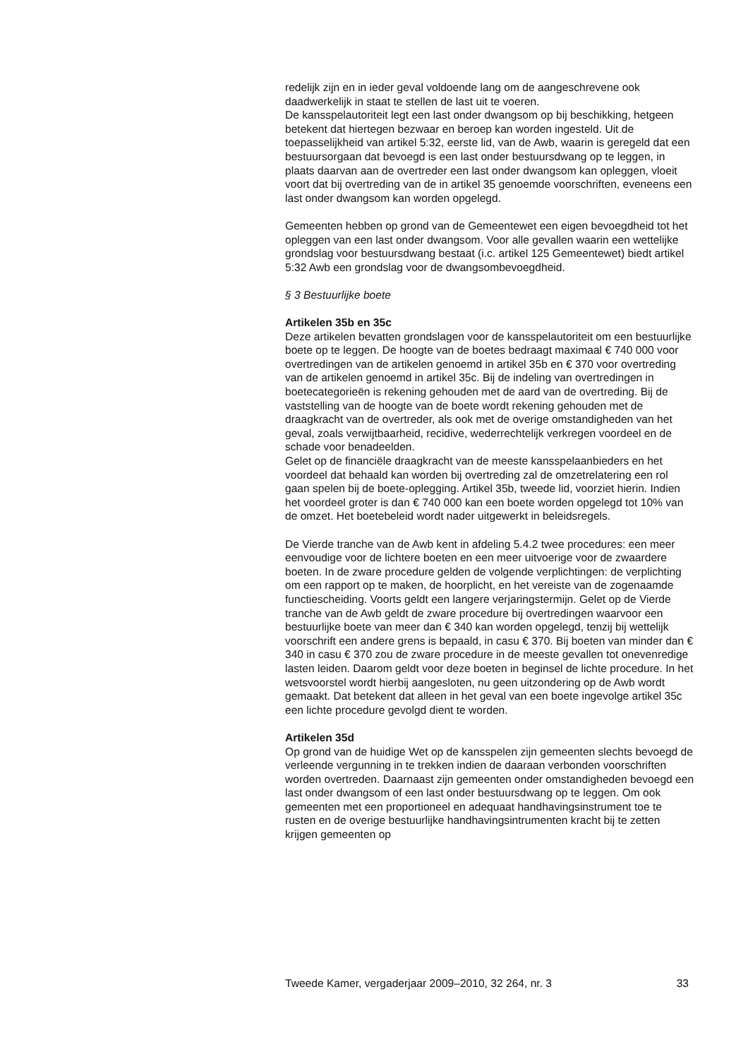redelijk zijn en in ieder geval voldoende lang om de aangeschrevene ook daadwerkelijk in staat te stellen de last uit te voeren.
De kansspelautoriteit legt een last onder dwangsom op bij beschikking, hetgeen betekent dat hiertegen bezwaar en beroep kan worden ingesteld. Uit de toepasselijkheid van artikel 5:32, eerste lid, van de Awb, waarin is geregeld dat een bestuursorgaan dat bevoegd is een last onder bestuurs­dwang op te leggen, in plaats daarvan aan de overtreder een last onder dwangsom kan opleggen, vloeit voort dat bij overtreding van de in artikel 35 genoemde voorschriften, eveneens een last onder dwangsom kan worden opgelegd.
Gemeenten hebben op grond van de Gemeentewet een eigen bevoegd­heid tot het opleggen van een last onder dwangsom. Voor alle gevallen waarin een wettelijke grondslag voor bestuursdwang bestaat (i.c. artikel 125 Gemeentewet) biedt artikel 5:32 Awb een grondslag voor de dwang­sombevoegdheid.
§ 3 Bestuurlijke boete
Artikelen 35b en 35c
Deze artikelen bevatten grondslagen voor de kansspelautoriteit om een bestuurlijke boete op te leggen. De hoogte van de boetes bedraagt maxi­maal € 740 000 voor overtredingen van de artikelen genoemd in artikel 35b en € 370 voor overtreding van de artikelen genoemd in artikel 35c. Bij de indeling van overtredingen in boetecategorieën is rekening gehouden met de aard van de overtreding. Bij de vaststelling van de hoogte van de boete wordt rekening gehouden met de draagkracht van de overtreder, als ook met de overige omstandigheden van het geval, zoals verwijtbaarheid, recidive, wederrechtelijk verkregen voordeel en de schade voor bena­deelden.
Gelet op de financiële draagkracht van de meeste kansspelaanbieders en het voordeel dat behaald kan worden bij overtreding zal de omzetrelate­ring een rol gaan spelen bij de boete-oplegging. Artikel 35b, tweede lid, voorziet hierin. Indien het voordeel groter is dan € 740 000 kan een boete worden opgelegd tot 10% van de omzet. Het boetebeleid wordt nader uitgewerkt in beleidsregels.
De Vierde tranche van de Awb kent in afdeling 5.4.2 twee procedures: een meer eenvoudige voor de lichtere boeten en een meer uitvoerige voor de zwaardere boeten. In de zware procedure gelden de volgende verplich­tingen: de verplichting om een rapport op te maken, de hoorplicht, en het vereiste van de zogenaamde functiescheiding. Voorts geldt een langere verjaringstermijn. Gelet op de Vierde tranche van de Awb geldt de zware procedure bij overtredingen waarvoor een bestuurlijke boete van meer dan € 340 kan worden opgelegd, tenzij bij wettelijk voorschrift een andere grens is bepaald, in casu € 370. Bij boeten van minder dan € 340 in casu € 370 zou de zware procedure in de meeste gevallen tot onevenredige lasten leiden. Daarom geldt voor deze boeten in beginsel de lichte proce­dure. In het wetsvoorstel wordt hierbij aangesloten, nu geen uitzondering op de Awb wordt gemaakt. Dat betekent dat alleen in het geval van een boete ingevolge artikel 35c een lichte procedure gevolgd dient te worden.
Artikelen 35d
Op grond van de huidige Wet op de kansspelen zijn gemeenten slechts bevoegd de verleende vergunning in te trekken indien de daaraan verbon­den voorschriften worden overtreden. Daarnaast zijn gemeenten onder omstandigheden bevoegd een last onder dwangsom of een last onder bestuursdwang op te leggen. Om ook gemeenten met een proportioneel en adequaat handhavingsinstrument toe te rusten en de overige bestuur­lijke handhavingsintrumenten kracht bij te zetten krijgen gemeenten op
Tweede Kamer, vergaderjaar 2009–2010, 32 264, nr. 3 33